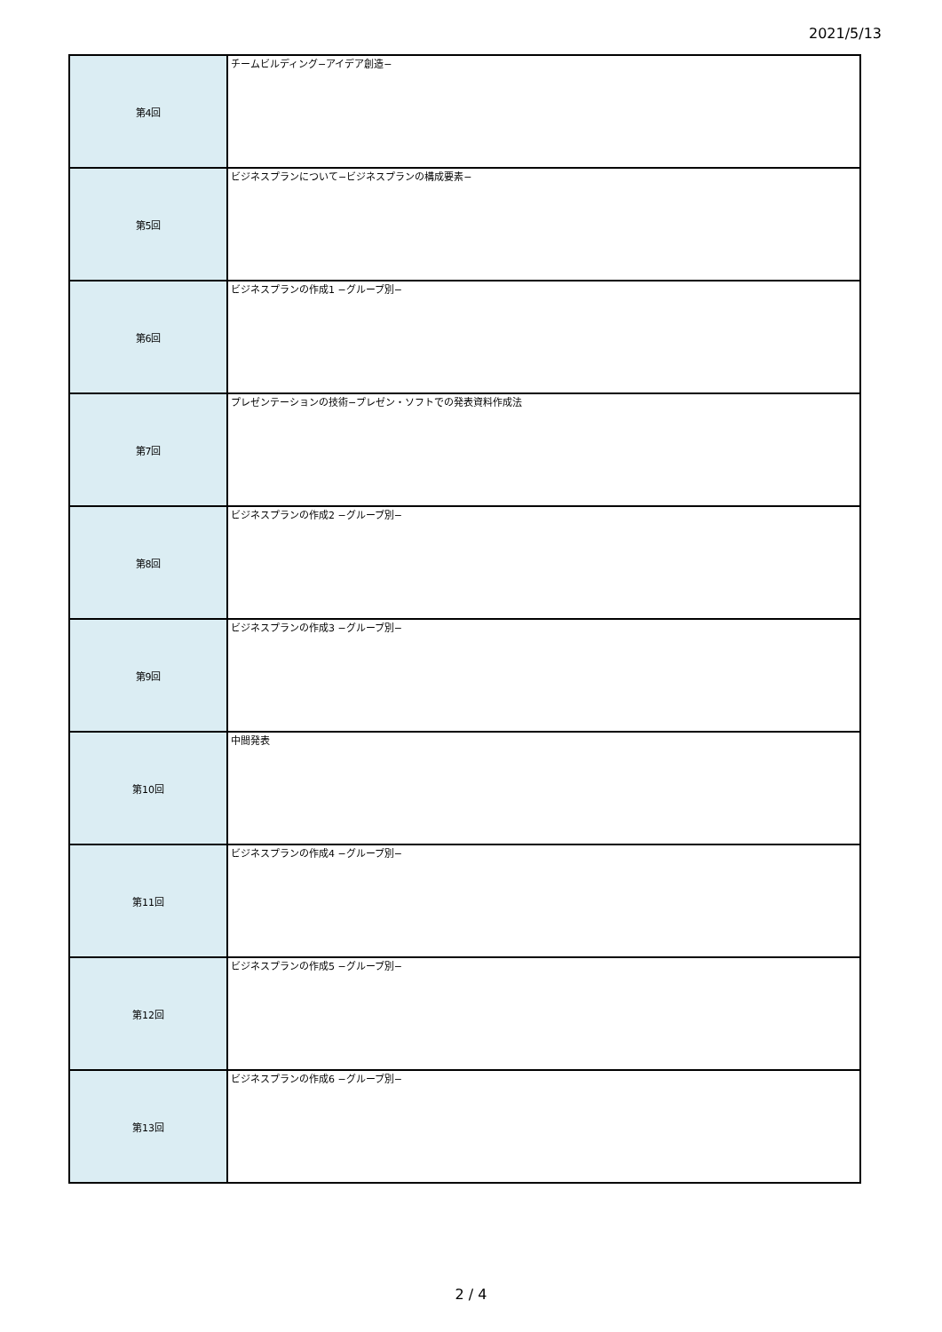2021/5/13
| 第4回 | チームビルディング−アイデア創造− |
| 第5回 | ビジネスプランについて−ビジネスプランの構成要素− |
| 第6回 | ビジネスプランの作成1 −グループ別− |
| 第7回 | プレゼンテーションの技術−プレゼン・ソフトでの発表資料作成法 |
| 第8回 | ビジネスプランの作成2 −グループ別− |
| 第9回 | ビジネスプランの作成3 −グループ別− |
| 第10回 | 中間発表 |
| 第11回 | ビジネスプランの作成4 −グループ別− |
| 第12回 | ビジネスプランの作成5 −グループ別− |
| 第13回 | ビジネスプランの作成6 −グループ別− |
2 / 4